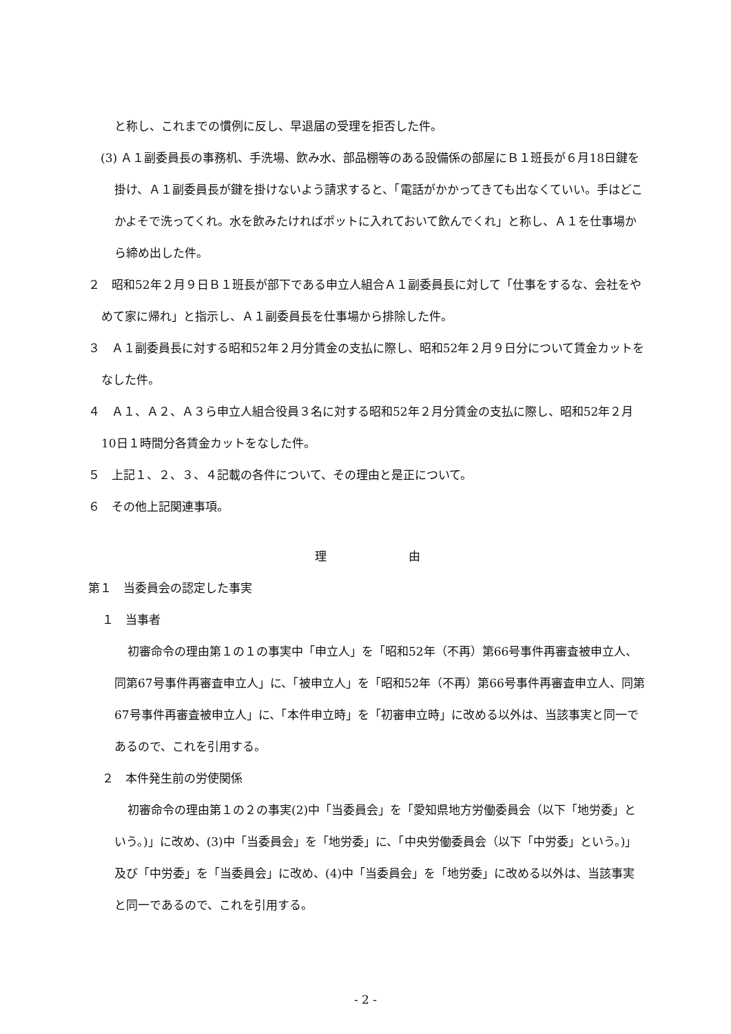と称し、これまでの慣例に反し、早退届の受理を拒否した件。
(3) Ａ１副委員長の事務机、手洗場、飲み水、部品棚等のある設備係の部屋にＢ１班長が６月18日鍵を掛け、Ａ１副委員長が鍵を掛けないよう請求すると、「電話がかかってきても出なくていい。手はどこかよそで洗ってくれ。水を飲みたければポットに入れておいて飲んでくれ」と称し、Ａ１を仕事場から締め出した件。
２　昭和52年２月９日Ｂ１班長が部下である申立人組合Ａ１副委員長に対して「仕事をするな、会社をやめて家に帰れ」と指示し、Ａ１副委員長を仕事場から排除した件。
３　Ａ１副委員長に対する昭和52年２月分賃金の支払に際し、昭和52年２月９日分について賃金カットをなした件。
４　Ａ１、Ａ２、Ａ３ら申立人組合役員３名に対する昭和52年２月分賃金の支払に際し、昭和52年２月10日１時間分各賃金カットをなした件。
５　上記１、２、３、４記載の各件について、その理由と是正について。
６　その他上記関連事項。
理　　　　　　　由
第１　当委員会の認定した事実
１　当事者
初審命令の理由第１の１の事実中「申立人」を「昭和52年（不再）第66号事件再審査被申立人、同第67号事件再審査申立人」に、「被申立人」を「昭和52年（不再）第66号事件再審査申立人、同第67号事件再審査被申立人」に、「本件申立時」を「初審申立時」に改める以外は、当該事実と同一であるので、これを引用する。
２　本件発生前の労使関係
初審命令の理由第１の２の事実(2)中「当委員会」を「愛知県地方労働委員会（以下「地労委」という。)」に改め、(3)中「当委員会」を「地労委」に、「中央労働委員会（以下「中労委」という。)」及び「中労委」を「当委員会」に改め、(4)中「当委員会」を「地労委」に改める以外は、当該事実と同一であるので、これを引用する。
- 2 -